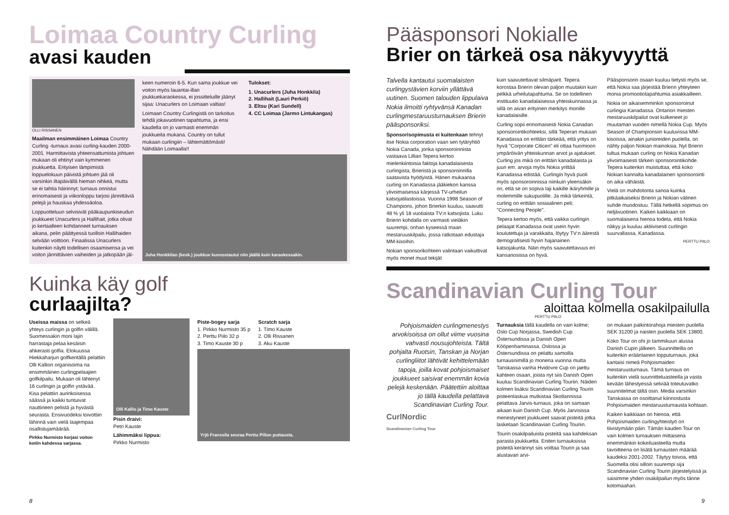Loimaa Country Curling
avasi kauden
OLLI RISSANEN
Maailman ensimmäinen Loimaa Country Curling -turnaus avasi curling-kauden 2000-2001. Harmittavista yhteensattumista johtuen mukaan oli ehtinyt vain kymmenen joukkuetta. Erityisen lämpimistä loppuelokuun päivistä johtuen jää oli varsinkin iltapäivällä hieman nihkeä, mutta se ei tahtia häirinnyt; turnaus onnistui erinomaisesti ja viikonloppu tarjosi jännittäviä pelejä ja hauskaa yhdessäoloa.
Loppuotteluun selvisivät pääkaupunkiseudun joukkueet Unacurlers ja Hallihait, jotka olivat jo kertaalleen kohdanneet turnauksen aikana, pelin päättyessä tuolloin Hallihaiden selvään voittoon. Finaalissa Unacurlers kuitenkin näytti todellisen osaamisensa ja vei voiton jännittävien vaiheiden ja jatkopään jäl-
keen numeroin 6-5. Kun sama joukkue vei voiton myös lauantai-illan joukkuekaraokessa, ei jossitteluille jäänyt sijaa: Unacurlers on Loimaan valtias!
Loimaan Country Curlingistä on tarkoitus tehdä jokavuotinen tapahtuma, ja ensi kaudella on jo varmasti enemmän joukkueita mukana. Country on tullut mukaan curlingiin – lähtemättömästi! Nähdään Loimaalla!!
Tulokset:
1. Unacurlers (Juha Honkkila)
2. Hallihait (Lauri Perkiö)
3. Eltsu (Kari Sundell)
4. CC Loimaa (Jarmo Lintukangas)
Juha Honkkilan (kesk.) joukkue kunnostautui niin jäällä kuin karaokessakin.
Kuinka käy golf
curlaajilta?
Useissa maissa on selkeä yhteys curlingin ja golfin välillä. Suomessakin moni lajin harrastaja pelaa kesäisin ahkerasti golfia. Elokuussa Hiekkaharjun golfkentällä pelattiin Olli Kallion organisoima na ensimmäinen curlingpelaajien golfkilpailu. Mukaan oli lähtenyt 16 curlingin ja golfin ystävää. Kisa pelattiin aurinkoisessa säässä ja kaikki tuntuivat nauttineen pelistä ja hyvästä seurasta. Ensivuodeksi toivottiin lähinnä vain vielä laajempaa osallistujamäärää.
Pirkko Nurmisto korjasi voiton kotiin kahdessa sarjassa.
Olli Kallio ja Timo Kauste
Pisin draivi:
Petri Kauste
Lähimmäksi lippua:
Pirkko Nurmisto
Piste-bogey sarja
1. Pirkko Nurmisto 35 p
2. Perttu Piilo 32 p
3. Timo Kauste 30 p
Scratch sarja
1. Timo Kauste
2. Olli Rissanen
3. Aku Kauste
Yrjö Franssila seuraa Perttu Piilon puttausta.
8
Pääsponsori Nokialle
Brier on tärkeä osa näkyvyyttä
Talvella kantautui suomalaisten curlingystävien korviin yllättävä uutinen. Suomen talouden lippulaiva Nokia ilmoitti ryhtyvänsä Kanadan curlingmestaruusturnauksen Brierin pääsponsoriksi.
Sponsorisopimusta ei kuitenkaan tehnyt itse Nokia corporation vaan sen tytäryhtiö Nokia Canada, jonka sponsoroinnista vastaava Lillian Tepera kertoo mielenkiintoisia faktoja kanadalaisesta curlingista, Brieristä ja sponsoroinnilla saatavista hyödyistä. Hänen mukaansa curling on Kanadassa jääkiekon kanssa ylivoimaisessa kärjessä TV-urheilun katsojatilastoissa. Vuonna 1998 Season of Champions, johon Brierkin kuuluu, saavutti 48 % yli 18 vuotiaista TV:n katsojista. Luku Brierin kohdalla on varmasti vieläkin suurempi, onhan kyseessä maan mestaruuskilpailu, jossa ratkotaan edustaja MM-kisoihin.
Nokian sponsorikohteen valintaan vaikuttivat myös monet muut tekijät
kuin saavutettavat silmäparit. Tepera korostaa Brierin olevan paljon muutakin kuin pelkkä urheilutapahtuma. Se on todellinen instituutio kanadalaisessa yhteiskunnassa ja sillä on aivan erityinen merkitys monille kanadalaisille.
Curling sopii erinomaisesti Nokia Canadan sponsorointikohteeksi, sillä Teperan mukaan Kanadassa on erittäin tärkeää, että yritys on hyvä "Corporate Citicen" eli ottaa huomioon ympäröivän yhteiskunnan arvot ja ajatukset. Curling jos mikä on erittäin kanadalaista ja juuri em. arvoja myös Nokia yrittää Kanadassa edistää. Curlingin hyvä puoli myös sponsoroinnissa niinkuin yleensäkin on, että se on sopiva laji kaikille ikäryhmille ja molemmille sukupuolille. Ja mikä tärkeintä, curling on erittäin sosiaalinen peli; "Connecting People".
Tepera kertoo myös, että vaikka curlingin pelaajat Kanadassa ovat usein hyvin koulutettuja ja varakkaita, löytyy TV:n äärestä demografisesti hyvin hajanainen katsojakunta. Näin myös saavutettavuus eri kansanosissa on hyvä.
Pääsponsorin osaan kuuluu tietysti myös se, että Nokia saa järjestää Brierin yhteyteen monia promootiotapahtumia asiakkailleen.
Nokia on aikaisemminkin sponsoroinut curlingia Kanadassa. Ontarion miesten mestaruuskilpailut ovat kulkeneet jo muutaman vuoden nimellä Nokia Cup. Myös Season of Championsiin kuuluvissa MM-kisoissa, ainakin junioreiden puolella, on nähty paljon Nokian mainoksia. Nyt Brierin tultua mukaan curling on Nokia Kanadan ylivoimaisesti tärkein sponsorointikohde. Tepera kuitenkin muistuttaa, että koko Nokian kannalta kanadalainen sponsorointi on aika vähäistä.
Vielä on mahdotonta sanoa kuinka pitkäaikaiseksi Brierin ja Nokian välinen suhde muodostuu. Tällä hetkellä sopimus on neljävuotinen. Kaiken kaikkiaan on suomalaisena hienoa todeta, että Nokia näkyy ja kuuluu aktiivisesti curlingin suurvallassa, Kanadassa.
PERTTU PIILO
Scandinavian Curling Tour
aloittaa kolmella osakilpailulla
PERTTU PIILO
Pohjoismaiden curlingmenestys arvokisoissa on ollut viime vuosina vahvasti nousujohteista. Tältä pohjalta Ruotsin, Tanskan ja Norjan curlingliitot lähtivät kehittelemään tapoja, joilla kovat pohjoismaiset joukkueet saisivat enemmän kovia pelejä keskenään. Päätettiin aloittaa jo tällä kaudella pelattava Scandinavian Curling Tour.
CurlNordic
Scandinavian Curling Tour
Turnauksia tällä kaudella on vain kolme; Oslo Cup Norjassa, Swedish Cup Östersundissa ja Danish Open Kööpenhaminassa. Oslossa ja Östersundissa on pelattu samoilla turnausnimillä jo monena vuonna mutta Tanskassa vanha Hvidovre Cup on jaettu kahteen osaan, joista nyt siis Danish Open kuuluu Scandinavian Curling Touriin. Näiden kolmen lisäksi Scandinavian Curling Tourin pisteenlaskua mutkistaa Skotlannissa pelattava Jarvis-turnaus, joka on samaan aikaan kuin Danish Cup. Myös Jarvisissa menestyneet joukkueet saavat pisteitä jotka lasketaan Scandinavian Curling Touriin.
Tourin osakilpailuista pisteitä saa kahdeksan parasta joukkuetta. Eniten turnauksissa pisteitä kerännyt siis voittaa Tourin ja saa alustavan arvi-
on mukaan palkintorahoja miesten puolella SEK 31200 ja naisten puolella SEK 13800.
Koko Tour on ohi jo tammikuun alussa Danish Cupin jälkeen. Suunnitteilla on kuitenkin eräänlainen lopputurnaus, joka kantaisi nimeä Pohjoismaiden mestaruusturnaus. Tämä turnaus on kuitenkin vielä suunnitteluasteella ja vasta kevään lähestyessä selviää toteutuvatko suunnitelmat tältä osin. Media varsinkin Tanskassa on osoittanut kiinnostusta Pohjoismaiden mestaruusturnausta kohtaan.
Kaiken kaikkiaan on hienoa, että Pohjoismaiden curlingyhteistyö on tiivistymään päin. Tämän kauden Tour on vain kolmen turnauksen mittaisena enemmänkin kokeiluasteella mutta tavoitteena on lisätä turnausten määrää kaudeksi 2001-2002. Täytyy toivoa, että Suomella olisi silloin suurempi sija Scandinavian Curling Tourin järjestelyissä ja saisimme yhden osakilpailun myös tänne kotomaahan.
9